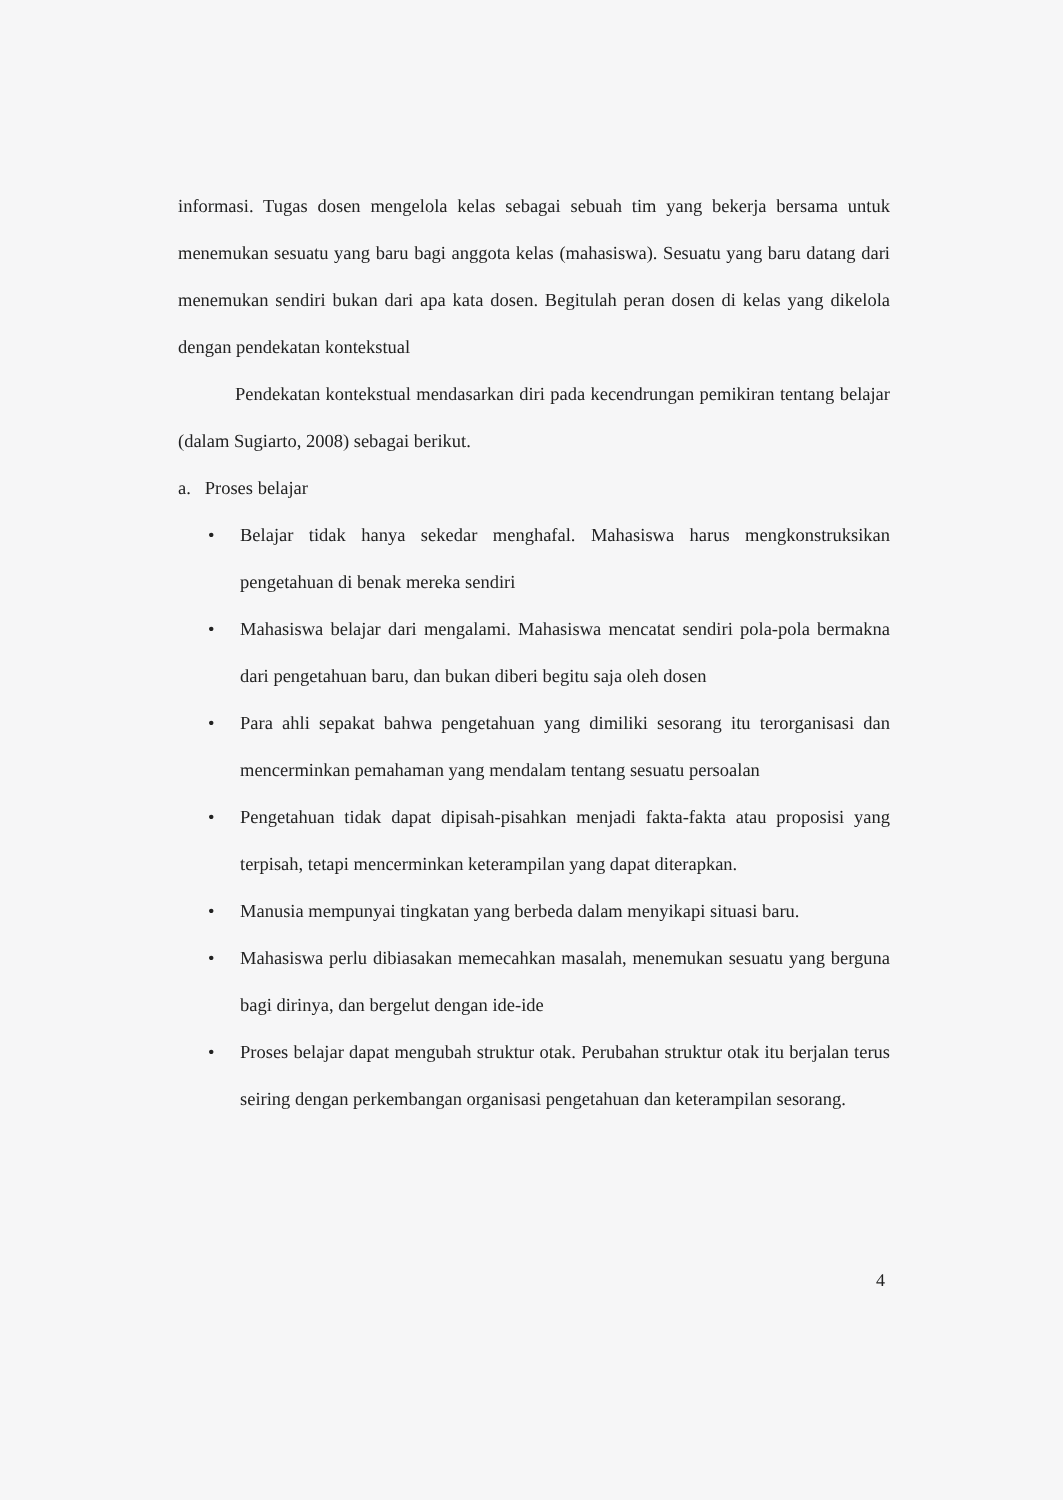informasi. Tugas dosen mengelola kelas sebagai sebuah tim yang bekerja bersama untuk menemukan sesuatu yang baru bagi anggota kelas (mahasiswa). Sesuatu yang baru datang dari menemukan sendiri bukan dari apa kata dosen. Begitulah peran dosen di kelas yang dikelola dengan pendekatan kontekstual
Pendekatan kontekstual mendasarkan diri pada kecendrungan pemikiran tentang belajar (dalam Sugiarto, 2008) sebagai berikut.
a. Proses belajar
• Belajar tidak hanya sekedar menghafal. Mahasiswa harus mengkonstruksikan pengetahuan di benak mereka sendiri
• Mahasiswa belajar dari mengalami. Mahasiswa mencatat sendiri pola-pola bermakna dari pengetahuan baru, dan bukan diberi begitu saja oleh dosen
• Para ahli sepakat bahwa pengetahuan yang dimiliki sesorang itu terorganisasi dan mencerminkan pemahaman yang mendalam tentang sesuatu persoalan
• Pengetahuan tidak dapat dipisah-pisahkan menjadi fakta-fakta atau proposisi yang terpisah, tetapi mencerminkan keterampilan yang dapat diterapkan.
• Manusia mempunyai tingkatan yang berbeda dalam menyikapi situasi baru.
• Mahasiswa perlu dibiasakan memecahkan masalah, menemukan sesuatu yang berguna bagi dirinya, dan bergelut dengan ide-ide
• Proses belajar dapat mengubah struktur otak. Perubahan struktur otak itu berjalan terus seiring dengan perkembangan organisasi pengetahuan dan keterampilan sesorang.
4